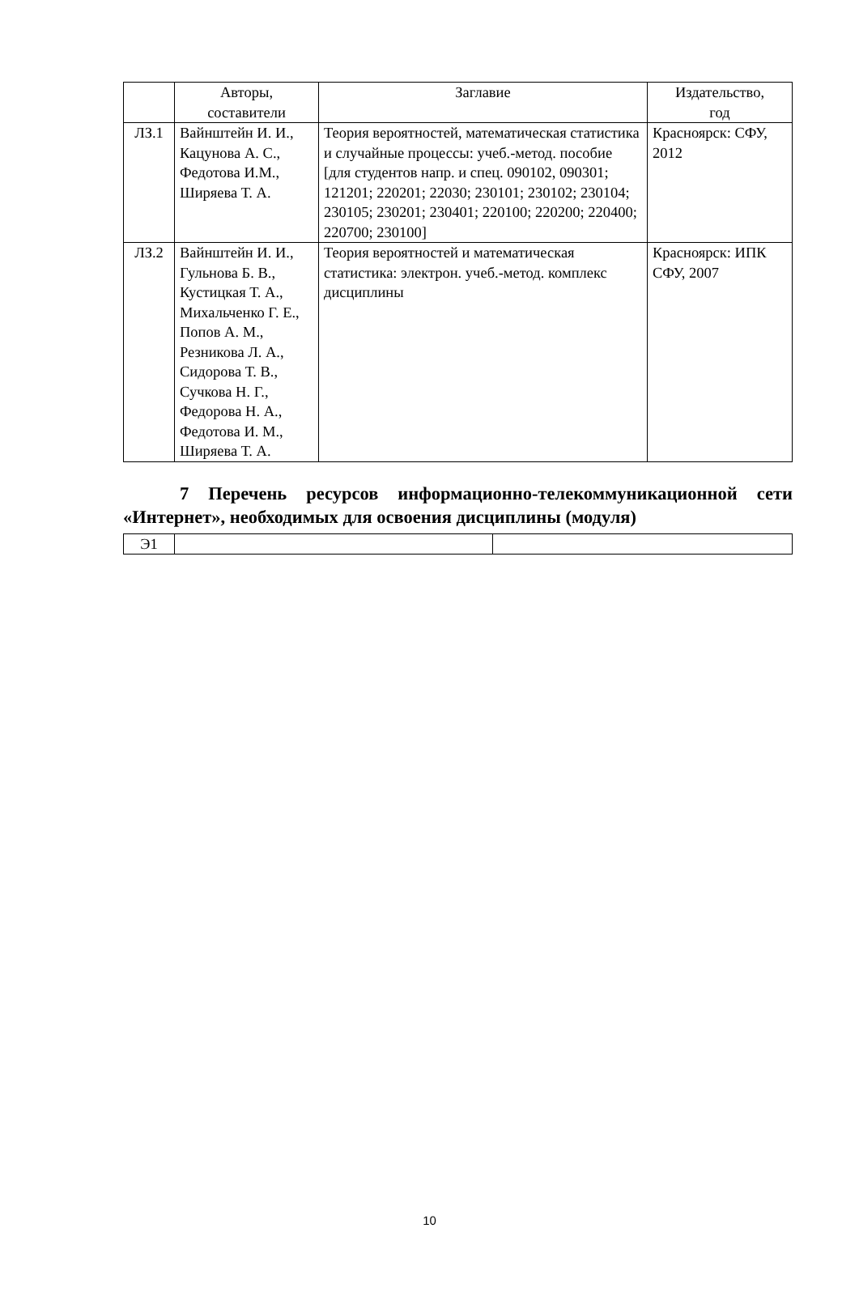| | Авторы, составители | Заглавие | Издательство, год |
| --- | --- | --- | --- |
| ЛЗ.1 | Вайнштейн И. И., Кацунова А. С., Федотова И.М., Ширяева Т. А. | Теория вероятностей, математическая статистика и случайные процессы: учеб.-метод. пособие [для студентов напр. и спец. 090102, 090301; 121201; 220201; 22030; 230101; 230102; 230104; 230105; 230201; 230401; 220100; 220200; 220400; 220700; 230100] | Красноярск: СФУ, 2012 |
| ЛЗ.2 | Вайнштейн И. И., Гульнова Б. В., Кустицкая Т. А., Михальченко Г. Е., Попов А. М., Резникова Л. А., Сидорова Т. В., Сучкова Н. Г., Федорова Н. А., Федотова И. М., Ширяева Т. А. | Теория вероятностей и математическая статистика: электрон. учеб.-метод. комплекс дисциплины | Красноярск: ИПК СФУ, 2007 |
7 Перечень ресурсов информационно-телекоммуникационной сети «Интернет», необходимых для освоения дисциплины (модуля)
| Э1 | | |
10